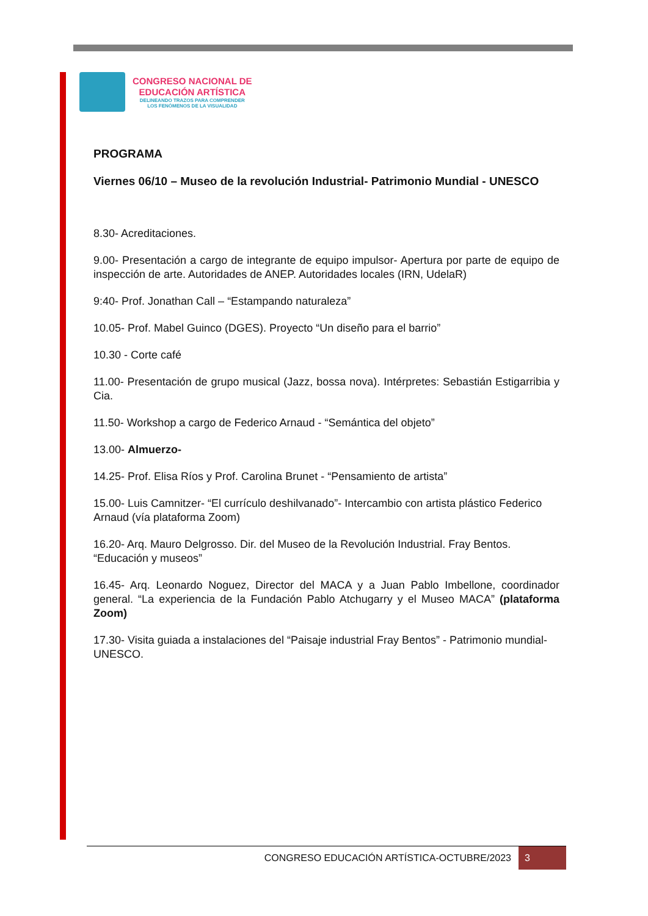CONGRESO NACIONAL DE
EDUCACIÓN ARTÍSTICA
DELINEANDO TRAZOS PARA COMPRENDER
LOS FENÓMENOS DE LA VISUALIDAD
PROGRAMA
Viernes 06/10 – Museo de la revolución Industrial- Patrimonio Mundial - UNESCO
8.30- Acreditaciones.
9.00- Presentación a cargo de integrante de equipo impulsor- Apertura por parte de equipo de inspección de arte. Autoridades de ANEP. Autoridades locales (IRN, UdelaR)
9:40- Prof. Jonathan Call – “Estampando naturaleza”
10.05- Prof. Mabel Guinco (DGES). Proyecto “Un diseño para el barrio”
10.30 - Corte café
11.00- Presentación de grupo musical (Jazz, bossa nova). Intérpretes: Sebastián Estigarribia y Cia.
11.50- Workshop a cargo de Federico Arnaud - “Semántica del objeto”
13.00- Almuerzo-
14.25- Prof. Elisa Ríos y Prof. Carolina Brunet - “Pensamiento de artista”
15.00- Luis Camnitzer- “El currículo deshilvanado”- Intercambio con artista plástico Federico Arnaud (vía plataforma Zoom)
16.20- Arq. Mauro Delgrosso. Dir. del Museo de la Revolución Industrial. Fray Bentos. “Educación y museos”
16.45- Arq. Leonardo Noguez, Director del MACA y a Juan Pablo Imbellone, coordinador general. “La experiencia de la Fundación Pablo Atchugarry y el Museo MACA” (plataforma Zoom)
17.30- Visita guiada a instalaciones del “Paisaje industrial Fray Bentos” - Patrimonio mundial- UNESCO.
CONGRESO EDUCACIÓN ARTÍSTICA-OCTUBRE/2023
3